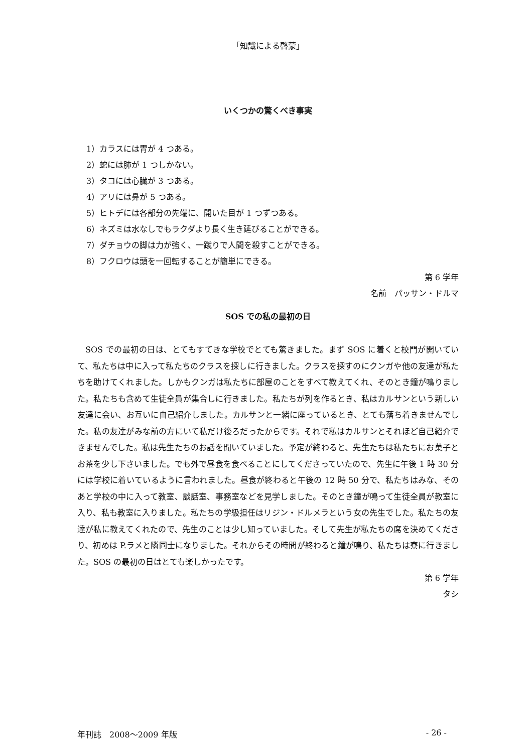「知識による啓蒙」
いくつかの驚くべき事実
1）カラスには胃が 4 つある。
2）蛇には肺が 1 つしかない。
3）タコには心臓が 3 つある。
4）アリには鼻が 5 つある。
5）ヒトデには各部分の先端に、開いた目が 1 つずつある。
6）ネズミは水なしでもラクダより長く生き延びることができる。
7）ダチョウの脚は力が強く、一蹴りで人間を殺すことができる。
8）フクロウは頭を一回転することが簡単にできる。
第 6 学年
名前　パッサン・ドルマ
SOS での私の最初の日
SOS での最初の日は、とてもすてきな学校でとても驚きました。まず SOS に着くと校門が開いていて、私たちは中に入って私たちのクラスを探しに行きました。クラスを探すのにクンガや他の友達が私たちを助けてくれました。しかもクンガは私たちに部屋のことをすべて教えてくれ、そのとき鐘が鳴りました。私たちも含めて生徒全員が集合しに行きました。私たちが列を作るとき、私はカルサンという新しい友達に会い、お互いに自己紹介しました。カルサンと一緒に座っているとき、とても落ち着きませんでした。私の友達がみな前の方にいて私だけ後ろだったからです。それで私はカルサンとそれほど自己紹介できませんでした。私は先生たちのお話を聞いていました。予定が終わると、先生たちは私たちにお菓子とお茶を少し下さいました。でも外で昼食を食べることにしてくださっていたので、先生に午後 1 時 30 分には学校に着いているように言われました。昼食が終わると午後の 12 時 50 分で、私たちはみな、そのあと学校の中に入って教室、談話室、事務室などを見学しました。そのとき鐘が鳴って生徒全員が教室に入り、私も教室に入りました。私たちの学級担任はリジン・ドルメラという女の先生でした。私たちの友達が私に教えてくれたので、先生のことは少し知っていました。そして先生が私たちの席を決めてくださり、初めは P.ラメと隣同士になりました。それからその時間が終わると鐘が鳴り、私たちは寮に行きました。SOS の最初の日はとても楽しかったです。
第 6 学年
タシ
年刊誌　2008～2009 年版 - 26 -